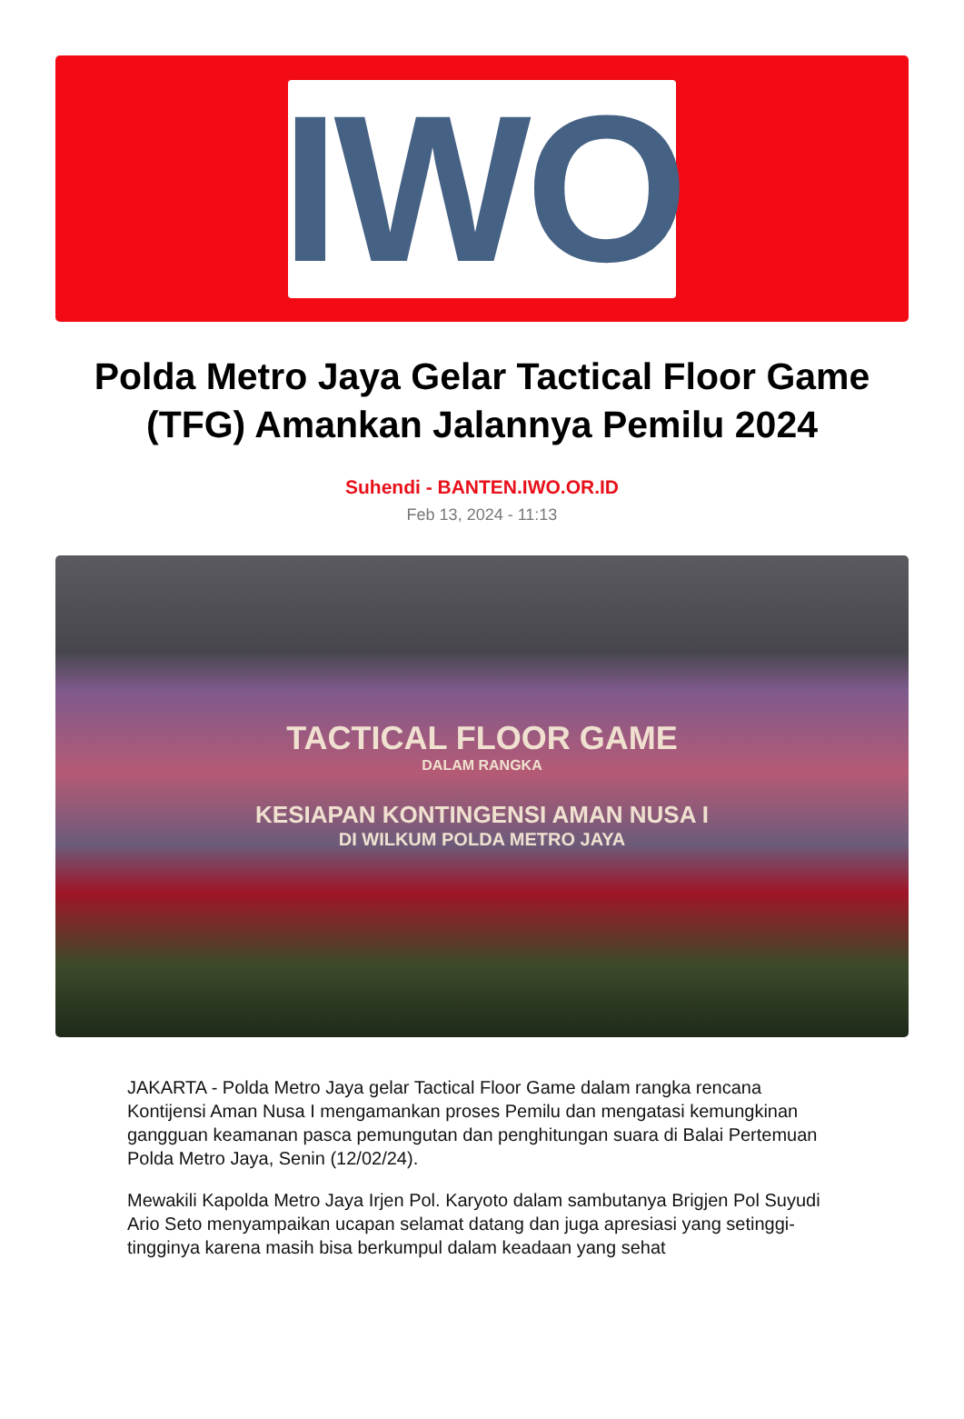IWO
Polda Metro Jaya Gelar Tactical Floor Game (TFG) Amankan Jalannya Pemilu 2024
Suhendi - BANTEN.IWO.OR.ID
Feb 13, 2024 - 11:13
TACTICAL FLOOR GAME
DALAM RANGKA
KESIAPAN KONTINGENSI AMAN NUSA I
DI WILKUM POLDA METRO JAYA
JAKARTA - Polda Metro Jaya gelar Tactical Floor Game dalam rangka rencana Kontijensi Aman Nusa I mengamankan proses Pemilu dan mengatasi kemungkinan gangguan keamanan pasca pemungutan dan penghitungan suara di Balai Pertemuan Polda Metro Jaya, Senin (12/02/24).
Mewakili Kapolda Metro Jaya Irjen Pol. Karyoto dalam sambutanya Brigjen Pol Suyudi Ario Seto menyampaikan ucapan selamat datang dan juga apresiasi yang setinggi-tingginya karena masih bisa berkumpul dalam keadaan yang sehat